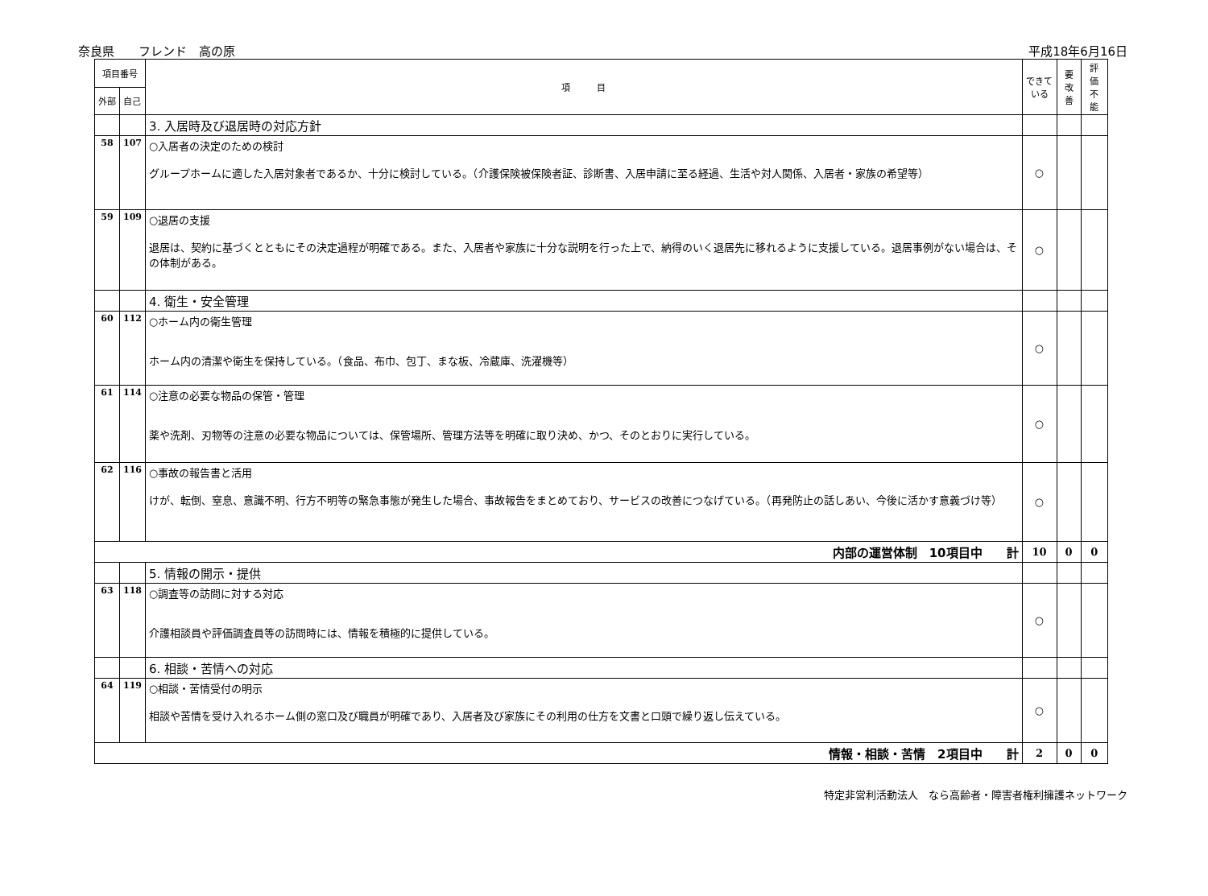奈良県　　フレンド　高の原 平成18年6月16日
| 項目番号 | | 項 目 | できて いる | 要 改善 | 評 価 不 能 |
| --- | --- | --- | --- | --- | --- |
| 外部 | 自己 | | | | |
| | | 3. 入居時及び退居時の対応方針 | | | |
| 58 | 107 | ○入居者の決定のための検討 グループホームに適した入居対象者であるか、十分に検討している。（介護保険被保険者証、診断書、入居申請に至る経過、生活や対人関係、入居者・家族の希望等） | ○ | | |
| 59 | 109 | ○退居の支援 退居は、契約に基づくとともにその決定過程が明確である。また、入居者や家族に十分な説明を行った上で、納得のいく退居先に移れるように支援している。退居事例がない場合は、その体制がある。 | ○ | | |
| | | 4. 衛生・安全管理 | | | |
| 60 | 112 | ○ホーム内の衛生管理 ホーム内の清潔や衛生を保持している。（食品、布巾、包丁、まな板、冷蔵庫、洗濯機等） | ○ | | |
| 61 | 114 | ○注意の必要な物品の保管・管理 薬や洗剤、刃物等の注意の必要な物品については、保管場所、管理方法等を明確に取り決め、かつ、そのとおりに実行している。 | ○ | | |
| 62 | 116 | ○事故の報告書と活用 けが、転倒、窒息、意識不明、行方不明等の緊急事態が発生した場合、事故報告をまとめており、サービスの改善につなげている。（再発防止の話しあい、今後に活かす意義づけ等） | ○ | | |
| 内部の運営体制 10項目中 計 | | | 10 | 0 | 0 |
| | | 5. 情報の開示・提供 | | | |
| 63 | 118 | ○調査等の訪問に対する対応 介護相談員や評価調査員等の訪問時には、情報を積極的に提供している。 | ○ | | |
| | | 6. 相談・苦情への対応 | | | |
| 64 | 119 | ○相談・苦情受付の明示 相談や苦情を受け入れるホーム側の窓口及び職員が明確であり、入居者及び家族にその利用の仕方を文書と口頭で繰り返し伝えている。 | ○ | | |
| 情報・相談・苦情 2項目中 計 | | | 2 | 0 | 0 |
特定非営利活動法人　なら高齢者・障害者権利擁護ネットワーク